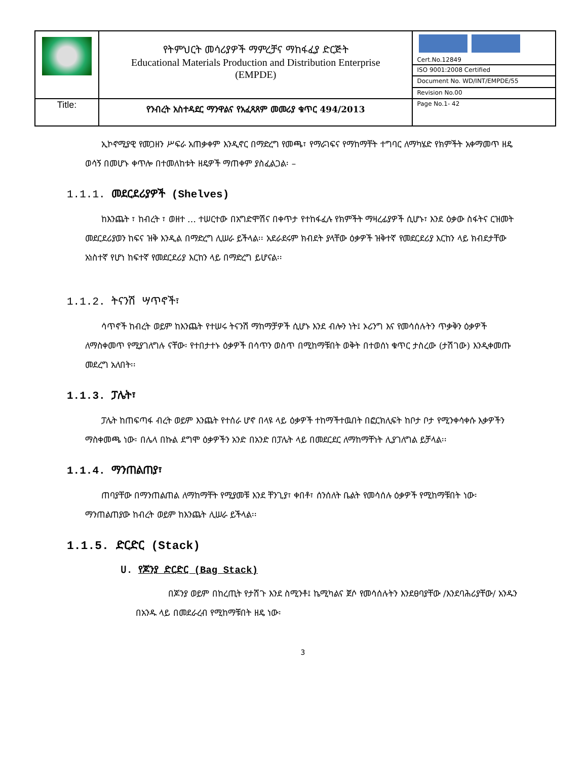| | የትምህርት መሳሪያዎች ማምረቻና ማከፋፈያ ድርጅት Educational Materials Production and Distribution Enterprise (EMPDE) | Cert.No.12849 |
| | | ISO 9001:2008 Certified |
| | | Document No. WD/INT/EMPDE/55 |
| | | Revision No.00 |
| Title: | የንብረት አስተዳደር ማንዋልና የአፈጻጸም መመሪያ ቁጥር 494/2013 | Page No.1- 42 |
ኢኮኖሚያዊ የመጋዘን ሥፍራ አጠቃቀም እንዲኖር በማድረግ የመጫ፣ የማራገፍና የማከማቸት ተግባር ለማካሄድ የክምችት አቀማመጥ ዘዴ ወሳኝ በመሆኑ ቀጥሎ በተመለከቱት ዘዴዎች ማጠቀም ያስፈልጋል፡ –
1.1.1. መደርደሪያዎች (Shelves)
ከእንጨት ፣ ከብረት ፣ ወዘተ … ተሠርተው በአግድሞሽና በቀጥታ የተከፋፈሉ የክምችት ማዛረፊያዎች ሲሆኑ፣ እንደ ዕቃው ስፋትና ርዝመት መደርደሪያወን ከፍና ዝቅ እንዲል በማድረግ ሊሠራ ይችላል፡፡ አደራደሩም ክብደት ያላቸው ዕቃዎች ዝቅተኛ የመደርደሪያ እርከን ላይ ክብደታቸው አነስተኛ የሆነ ከፍተኛ የመደርደሪያ እርከን ላይ በማድረግ ይሆናል፡፡
1.1.2. ትናንሽ ሣጥኖች፣
ሳጥኖች ከብረት ወይም ከእንጨት የተሠሩ ትናንሽ ማከማቻዎች ሲሆኑ እንደ ብሎን ነት፤ ኦሪንግ እና የመሳሰሉትን ጥቃቅን ዕቃዎች ለማስቀመጥ የሚያገለግሉ ናቸው፡ የተበታተኑ ዕቃዎች በሳጥን ወስጥ በሚከማቹበት ወቅት በተወሰነ ቁጥር ታስረው (ታሽገው) እንዲቀመጡ መደረግ አለበት፡፡
1.1.3. ፓሌት፣
ፓሌት ከጠፍጣፋ ብረት ወይም እንጨት የተሰራ ሆኖ በላዩ ላይ ዕቃዎች ተከማችተዉበት በፎርክሊፍት ከቦታ ቦታ የሚንቀሳቀሱ እቃዎችን ማስቀመጫ ነው፡ በሌላ በኩል ደግሞ ዕቃዎችን አንድ በአንድ በፓሌት ላይ በመደርደር ለማከማቸነት ሊያገለግል ይቻላል፡፡
1.1.4. ማንጠልጠያ፣
ጠባያቸው በማንጠልጠል ለማከማቸት የሚያመቹ እንደ ቸንጊያ፣ ቀበቶ፣ ሰንሰለት ቤልት የመሳሰሉ ዕቃዎች የሚከማቹበት ነው፡ ማንጠልጠያው ከብረት ወይም ከእንጨት ሊሠራ ይችላል፡፡
1.1.5. ድርድር (Stack)
ሀ. የጆንያ ድርድር (Bag Stack)
በጆንያ ወይም በከረጢት የታሸጉ እንደ ስሚንቶ፤ ኬሚካልና ጀሶ የመሳሰሉትን እንደፀባያቸው /እንደባሕሪያቸው/ አንዱን በአንዱ ላይ በመደራረብ የሚከማቹበት ዘዴ ነው፡
3